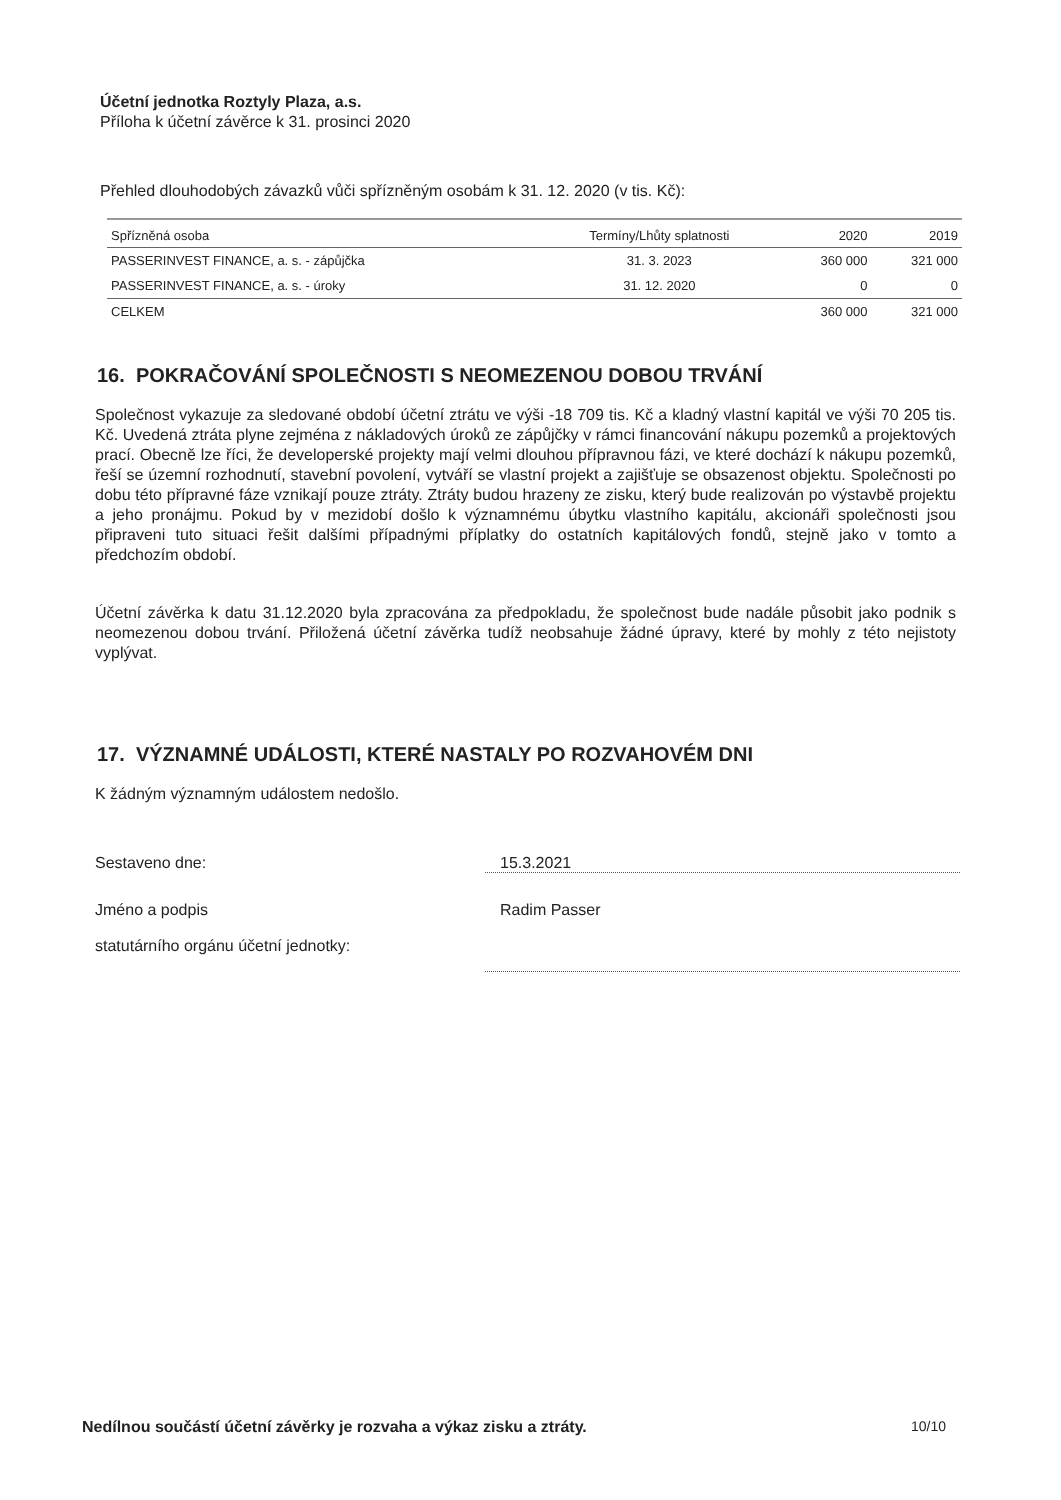Účetní jednotka Roztyly Plaza, a.s.
Příloha k účetní závěrce k 31. prosinci 2020
Přehled dlouhodobých závazků vůči spřízněným osobám k 31. 12. 2020 (v tis. Kč):
| Spřízněná osoba | Termíny/Lhůty splatnosti | 2020 | 2019 |
| --- | --- | --- | --- |
| PASSERINVEST FINANCE, a. s. - zápůjčka | 31. 3. 2023 | 360 000 | 321 000 |
| PASSERINVEST FINANCE, a. s. - úroky | 31. 12. 2020 | 0 | 0 |
| CELKEM | | 360 000 | 321 000 |
16. POKRAČOVÁNÍ SPOLEČNOSTI S NEOMEZENOU DOBOU TRVÁNÍ
Společnost vykazuje za sledované období účetní ztrátu ve výši -18 709 tis. Kč a kladný vlastní kapitál ve výši 70 205 tis. Kč. Uvedená ztráta plyne zejména z nákladových úroků ze zápůjčky v rámci financování nákupu pozemků a projektových prací. Obecně lze říci, že developerské projekty mají velmi dlouhou přípravnou fázi, ve které dochází k nákupu pozemků, řeší se územní rozhodnutí, stavební povolení, vytváří se vlastní projekt a zajišťuje se obsazenost objektu. Společnosti po dobu této přípravné fáze vznikají pouze ztráty. Ztráty budou hrazeny ze zisku, který bude realizován po výstavbě projektu a jeho pronájmu. Pokud by v mezidobí došlo k významnému úbytku vlastního kapitálu, akcionáři společnosti jsou připraveni tuto situaci řešit dalšími případnými příplatky do ostatních kapitálových fondů, stejně jako v tomto a předchozím období.
Účetní závěrka k datu 31.12.2020 byla zpracována za předpokladu, že společnost bude nadále působit jako podnik s neomezenou dobou trvání. Přiložená účetní závěrka tudíž neobsahuje žádné úpravy, které by mohly z této nejistoty vyplývat.
17. VÝZNAMNÉ UDÁLOSTI, KTERÉ NASTALY PO ROZVAHOVÉM DNI
K žádným významným událostem nedošlo.
Sestaveno dne:
15.3.2021
Jméno a podpis
statutárního orgánu účetní jednotky:
Radim Passer
Nedílnou součástí účetní závěrky je rozvaha a výkaz zisku a ztráty. 10/10